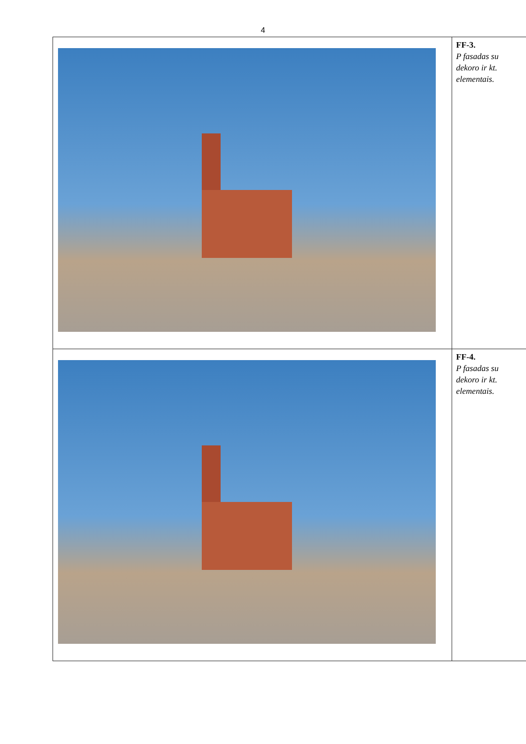4
| | FF-3. P fasadas su dekoro ir kt. elementais. |
| | FF-4. P fasadas su dekoro ir kt. elementais. |